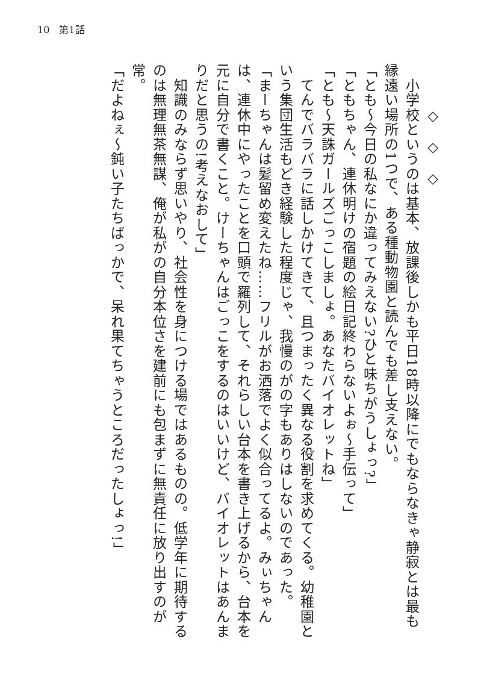10　第1話
　　　◇　◇　◇
　小学校というのは基本、放課後しかも平日18時以降にでもならなきゃ静寂とは最も縁遠い場所の1つで、ある種動物園と読んでも差し支えない。
「とも～今日の私なにか違ってみえない?ひと味ちがうしょっ?」
「ともちゃん、連休明けの宿題の絵日記終わらないよぉ～手伝って」
「とも～天誅ガールズごっこしましょ。あなたバイオレットね」
　てんでバラバラに話しかけてきて、且つまったく異なる役割を求めてくる。幼稚園という集団生活もどき経験した程度じゃ、我慢のがの字もありはしないのであった。
「まーちゃんは髪留め変えたね……フリルがお洒落でよく似合ってるよ。みぃちゃんは、連休中にやったことを口頭で羅列して、それらしい台本を書き上げるから、台本を元に自分で書くこと。けーちゃんはごっこをするのはいいけど、バイオレットはあんまりだと思うの!考えなおして」
　知識のみならず思いやり、社会性を身につける場ではあるものの。低学年に期待するのは無理無茶無謀、俺が私がの自分本位さを建前にも包まずに無責任に放り出すのが常。
「だよねぇ～鈍い子たちばっかで、呆れ果てちゃうところだったしょっ!」